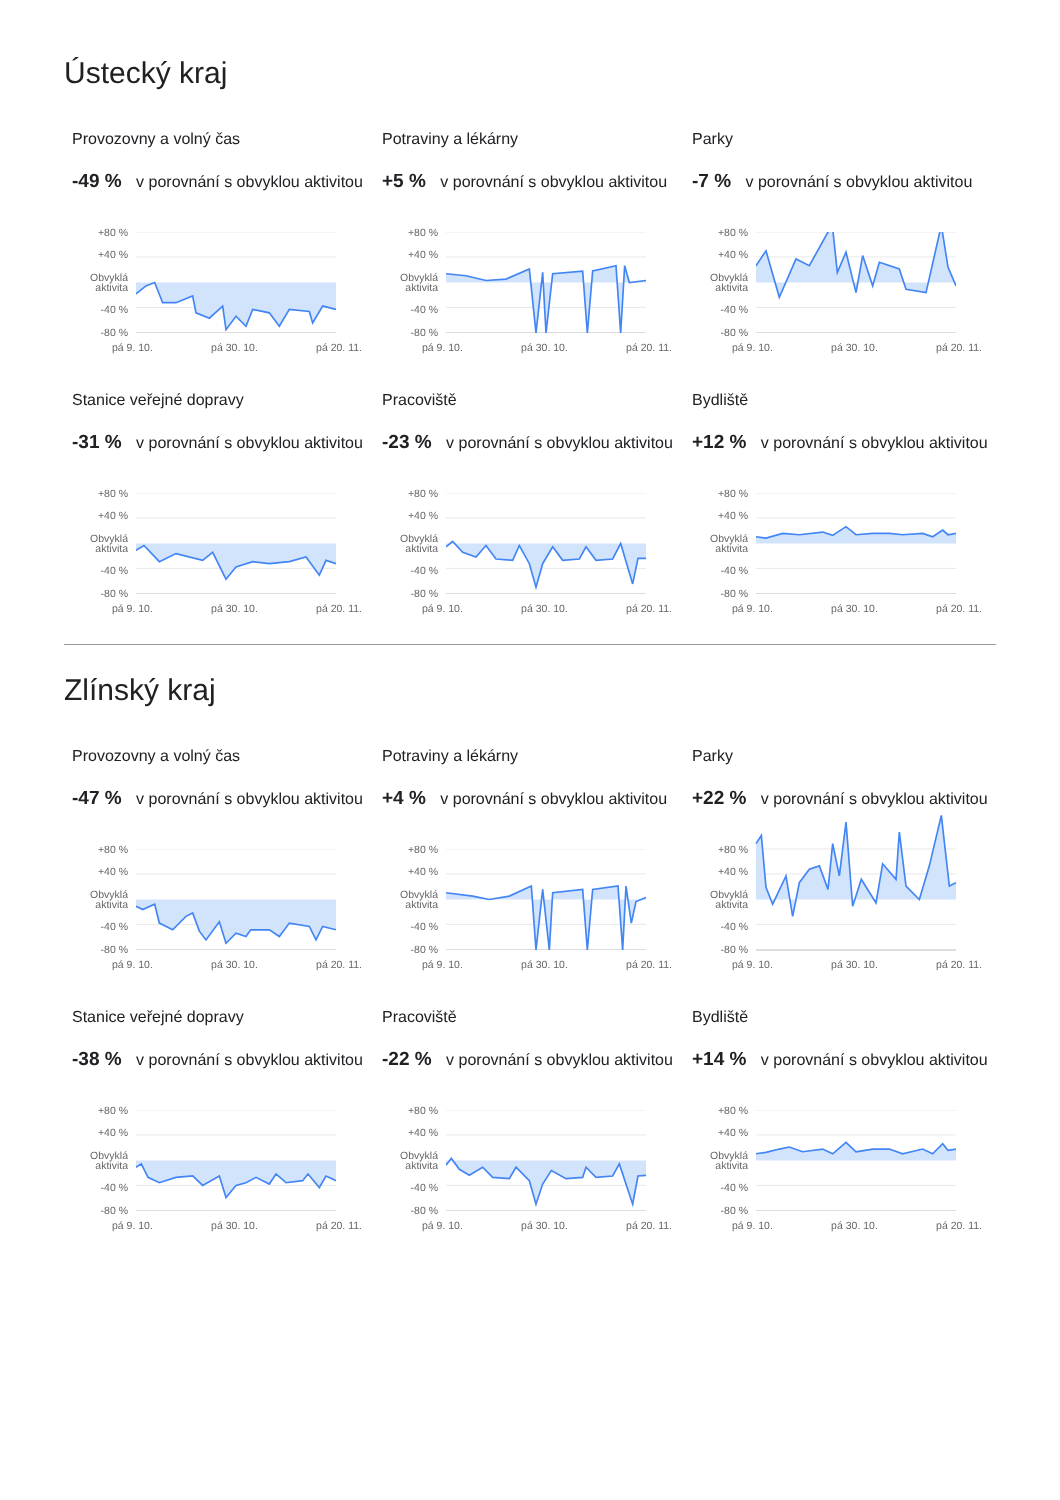Ústecký kraj
Provozovny a volný čas
-49 % v porovnání s obvyklou aktivitou
+80 %
+40 %
Obvyklá
aktivita
-40 %
-80 %
pá 9. 10. pá 30. 10. pá 20. 11.
Potraviny a lékárny
+5 % v porovnání s obvyklou aktivitou
+80 %
+40 %
Obvyklá
aktivita
-40 %
-80 %
pá 9. 10. pá 30. 10. pá 20. 11.
Parky
-7 % v porovnání s obvyklou aktivitou
+80 %
+40 %
Obvyklá
aktivita
-40 %
-80 %
pá 9. 10. pá 30. 10. pá 20. 11.
Stanice veřejné dopravy
-31 % v porovnání s obvyklou aktivitou
+80 %
+40 %
Obvyklá
aktivita
-40 %
-80 %
pá 9. 10. pá 30. 10. pá 20. 11.
Pracoviště
-23 % v porovnání s obvyklou aktivitou
+80 %
+40 %
Obvyklá
aktivita
-40 %
-80 %
pá 9. 10. pá 30. 10. pá 20. 11.
Bydliště
+12 % v porovnání s obvyklou aktivitou
+80 %
+40 %
Obvyklá
aktivita
-40 %
-80 %
pá 9. 10. pá 30. 10. pá 20. 11.
Zlínský kraj
Provozovny a volný čas
-47 % v porovnání s obvyklou aktivitou
+80 %
+40 %
Obvyklá
aktivita
-40 %
-80 %
pá 9. 10. pá 30. 10. pá 20. 11.
Potraviny a lékárny
+4 % v porovnání s obvyklou aktivitou
+80 %
+40 %
Obvyklá
aktivita
-40 %
-80 %
pá 9. 10. pá 30. 10. pá 20. 11.
Parky
+22 % v porovnání s obvyklou aktivitou
+80 %
+40 %
Obvyklá
aktivita
-40 %
-80 %
pá 9. 10. pá 30. 10. pá 20. 11.
Stanice veřejné dopravy
-38 % v porovnání s obvyklou aktivitou
+80 %
+40 %
Obvyklá
aktivita
-40 %
-80 %
pá 9. 10. pá 30. 10. pá 20. 11.
Pracoviště
-22 % v porovnání s obvyklou aktivitou
+80 %
+40 %
Obvyklá
aktivita
-40 %
-80 %
pá 9. 10. pá 30. 10. pá 20. 11.
Bydliště
+14 % v porovnání s obvyklou aktivitou
+80 %
+40 %
Obvyklá
aktivita
-40 %
-80 %
pá 9. 10. pá 30. 10. pá 20. 11.